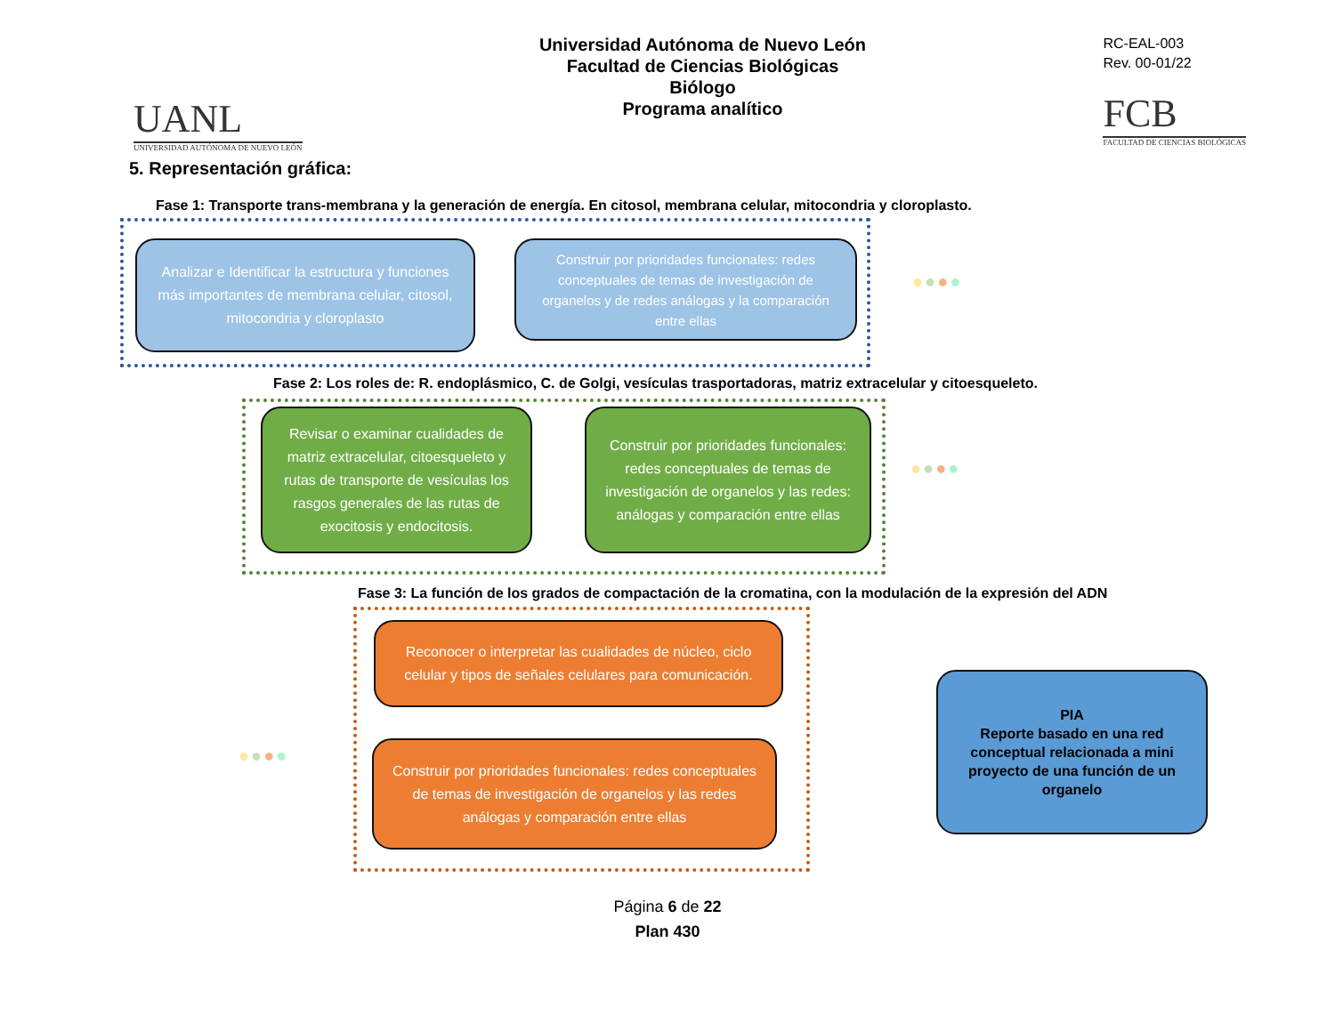UANL
UNIVERSIDAD AUTÓNOMA DE NUEVO LEÓN
Universidad Autónoma de Nuevo León
Facultad de Ciencias Biológicas
Biólogo
Programa analítico
RC-EAL-003
Rev. 00-01/22
FCB
FACULTAD DE CIENCIAS BIOLÓGICAS
5. Representación gráfica:
Fase 1: Transporte trans-membrana y la generación de energía. En citosol, membrana celular, mitocondria y cloroplasto.
Analizar e Identificar la estructura y funciones más importantes de membrana celular, citosol, mitocondria y cloroplasto
Construir por prioridades funcionales: redes conceptuales de temas de investigación de organelos y de redes análogas y la comparación entre ellas
●●●●
Fase 2: Los roles de: R. endoplásmico, C. de Golgi, vesículas trasportadoras, matriz extracelular y citoesqueleto.
Revisar o examinar cualidades de matriz extracelular, citoesqueleto y rutas de transporte de vesículas los rasgos generales de las rutas de exocitosis y endocitosis.
Construir por prioridades funcionales: redes conceptuales de temas de investigación de organelos y las redes: análogas y comparación entre ellas
●●●●
Fase 3: La función de los grados de compactación de la cromatina, con la modulación de la expresión del ADN
Reconocer o interpretar las cualidades de núcleo, ciclo celular y tipos de señales celulares para comunicación.
Construir por prioridades funcionales: redes conceptuales de temas de investigación de organelos y las redes análogas y comparación entre ellas
●●●●
PIA
Reporte basado en una red conceptual relacionada a mini proyecto de una función de un organelo
Página 6 de 22
Plan 430